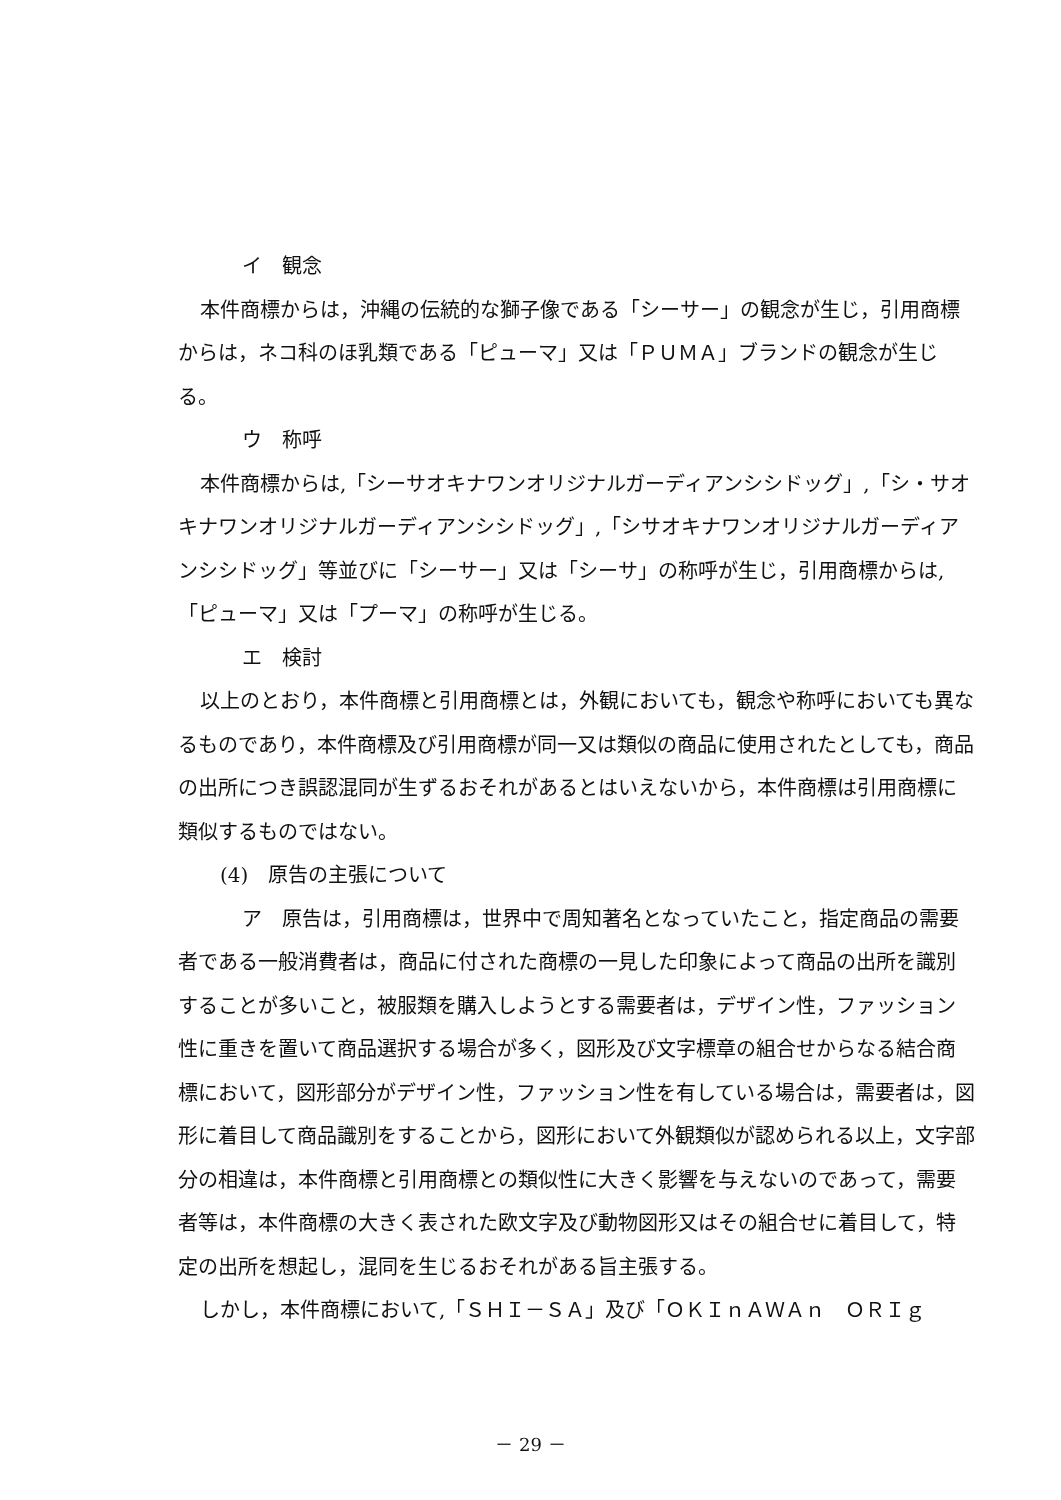イ　観念
本件商標からは，沖縄の伝統的な獅子像である「シーサー」の観念が生じ，引用商標からは，ネコ科のほ乳類である「ピューマ」又は「ＰＵＭＡ」ブランドの観念が生じる。
ウ　称呼
本件商標からは,「シーサオキナワンオリジナルガーディアンシシドッグ」,「シ・サオキナワンオリジナルガーディアンシシドッグ」,「シサオキナワンオリジナルガーディアンシシドッグ」等並びに「シーサー」又は「シーサ」の称呼が生じ，引用商標からは,「ピューマ」又は「プーマ」の称呼が生じる。
エ　検討
以上のとおり，本件商標と引用商標とは，外観においても，観念や称呼においても異なるものであり，本件商標及び引用商標が同一又は類似の商品に使用されたとしても，商品の出所につき誤認混同が生ずるおそれがあるとはいえないから，本件商標は引用商標に類似するものではない。
(4)　原告の主張について
ア　原告は，引用商標は，世界中で周知著名となっていたこと，指定商品の需要者である一般消費者は，商品に付された商標の一見した印象によって商品の出所を識別することが多いこと，被服類を購入しようとする需要者は，デザイン性，ファッション性に重きを置いて商品選択する場合が多く，図形及び文字標章の組合せからなる結合商標において，図形部分がデザイン性，ファッション性を有している場合は，需要者は，図形に着目して商品識別をすることから，図形において外観類似が認められる以上，文字部分の相違は，本件商標と引用商標との類似性に大きく影響を与えないのであって，需要者等は，本件商標の大きく表された欧文字及び動物図形又はその組合せに着目して，特定の出所を想起し，混同を生じるおそれがある旨主張する。
しかし，本件商標において,「ＳＨＩ－ＳＡ」及び「ＯＫＩｎＡＷＡｎ　ＯＲＩｇ
－ 29 －